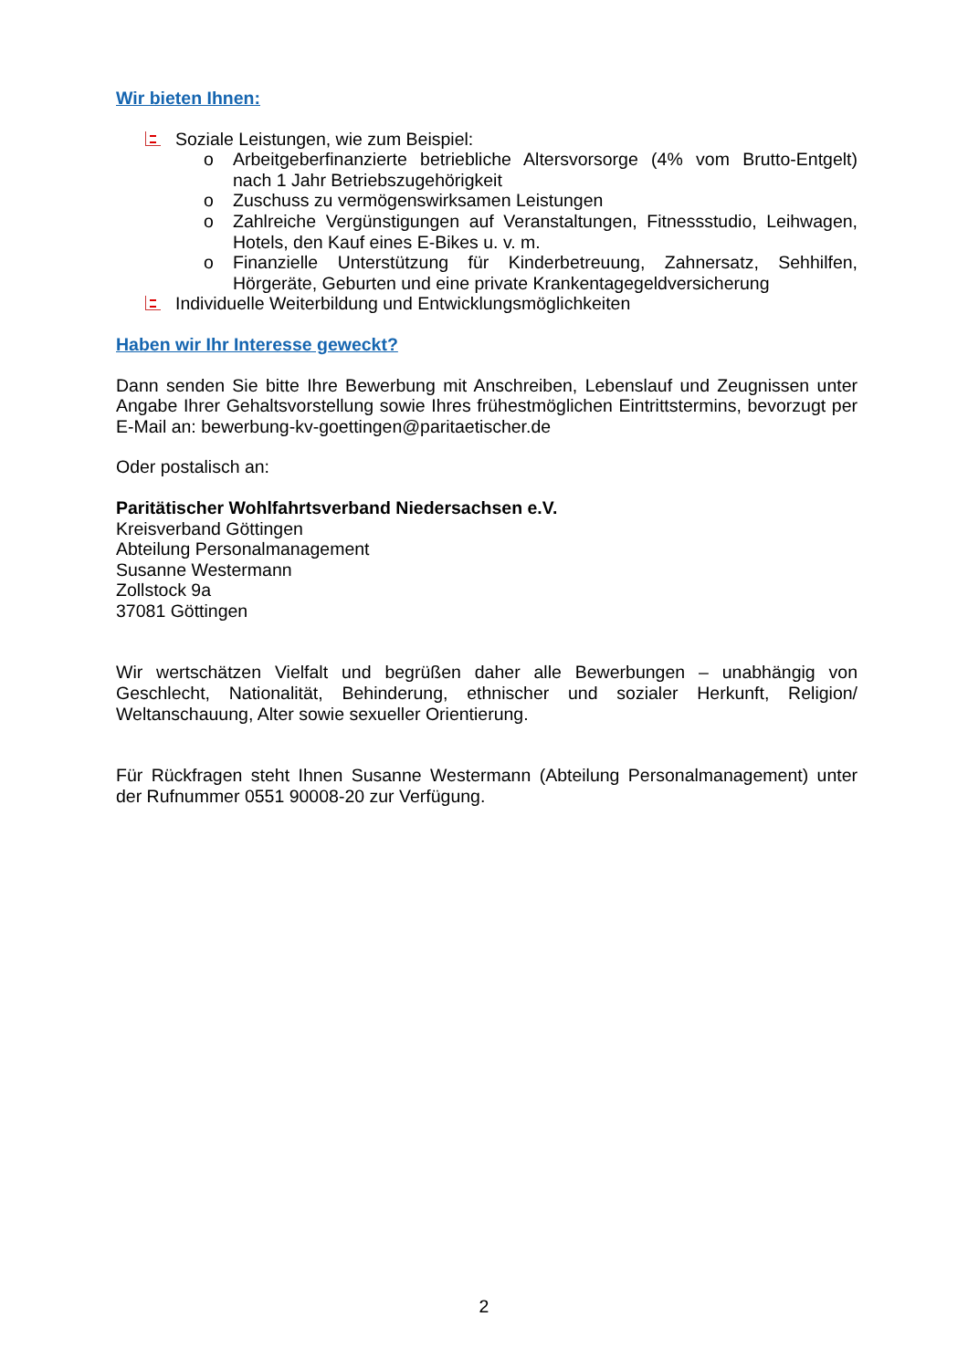Wir bieten Ihnen:
Soziale Leistungen, wie zum Beispiel:
o Arbeitgeberfinanzierte betriebliche Altersvorsorge (4% vom Brutto-Entgelt) nach 1 Jahr Betriebszugehörigkeit
o Zuschuss zu vermögenswirksamen Leistungen
o Zahlreiche Vergünstigungen auf Veranstaltungen, Fitnessstudio, Leihwagen, Hotels, den Kauf eines E-Bikes u. v. m.
o Finanzielle Unterstützung für Kinderbetreuung, Zahnersatz, Sehhilfen, Hörgeräte, Geburten und eine private Krankentagegeldversicherung
Individuelle Weiterbildung und Entwicklungsmöglichkeiten
Haben wir Ihr Interesse geweckt?
Dann senden Sie bitte Ihre Bewerbung mit Anschreiben, Lebenslauf und Zeugnissen unter Angabe Ihrer Gehaltsvorstellung sowie Ihres frühestmöglichen Eintrittstermins, bevorzugt per E-Mail an: bewerbung-kv-goettingen@paritaetischer.de
Oder postalisch an:
Paritätischer Wohlfahrtsverband Niedersachsen e.V.
Kreisverband Göttingen
Abteilung Personalmanagement
Susanne Westermann
Zollstock 9a
37081 Göttingen
Wir wertschätzen Vielfalt und begrüßen daher alle Bewerbungen – unabhängig von Geschlecht, Nationalität, Behinderung, ethnischer und sozialer Herkunft, Religion/ Weltanschauung, Alter sowie sexueller Orientierung.
Für Rückfragen steht Ihnen Susanne Westermann (Abteilung Personalmanagement) unter der Rufnummer 0551 90008-20 zur Verfügung.
2